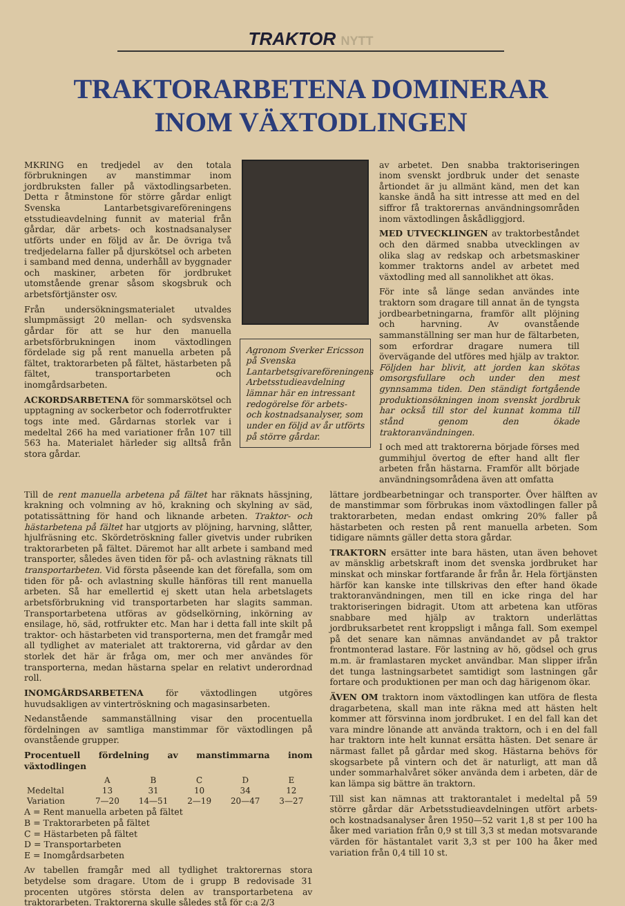TRAKTOR NYTT
TRAKTORARBETENA DOMINERAR
INOM VÄXTODLINGEN
MKRING en tredjedel av den totala förbrukningen av manstimmar inom jordbruksten faller på växtodlingsarbeten. Detta r åtminstone för större gårdar enligt Svenska Lantarbetsgivareföreningens etsstudieavdelning funnit av material från gårdar, där arbets- och kostnadsanalyser utförts under en följd av år. De övriga två tredjedelarna faller på djurskötsel och arbeten i samband med denna, underhåll av byggnader och maskiner, arbeten för jordbruket utomstående grenar såsom skogsbruk och arbetsförtjänster osv.
Från undersökningsmaterialet utvaldes slumpmässigt 20 mellan- och sydsvenska gårdar för att se hur den manuella arbetsförbrukningen inom växtodlingen fördelade sig på rent manuella arbeten på fältet, traktorarbeten på fältet, hästarbeten på fältet, transportarbeten och inomgårdsarbeten.
ACKORDSARBETENA för sommarskötsel och upptagning av sockerbetor och foderrotfrukter togs inte med. Gårdarnas storlek var i medeltal 266 ha med variationer från 107 till 563 ha. Materialet härleder sig alltså från stora gårdar.
Agronom Sverker Ericsson på Svenska Lantarbetsgivareföreningens Arbetsstudieavdelning lämnar här en intressant redogörelse för arbets- och kostnadsanalyser, som under en följd av år utförts på större gårdar.
av arbetet. Den snabba traktoriseringen inom svenskt jordbruk under det senaste årtiondet är ju allmänt känd, men det kan kanske ändå ha sitt intresse att med en del siffror få traktorernas användningsområden inom växtodlingen åskådliggjord.
MED UTVECKLINGEN av traktorbeståndet och den därmed snabba utvecklingen av olika slag av redskap och arbetsmaskiner kommer traktorns andel av arbetet med växtodling med all sannolikhet att ökas.
För inte så länge sedan användes inte traktorn som dragare till annat än de tyngsta jordbearbetningarna, framför allt plöjning och harvning. Av ovanstående sammanställning ser man hur de fältarbeten, som erfordrar dragare numera till övervägande del utföres med hjälp av traktor. Följden har blivit, att jorden kan skötas omsorgsfullare och under den mest gynnsamma tiden. Den ständigt fortgående produktionsökningen inom svenskt jordbruk har också till stor del kunnat komma till stånd genom den ökade traktoranvändningen.
I och med att traktorerna började förses med gummihjul övertog de efter hand allt fler arbeten från hästarna. Framför allt började användningsområdena även att omfatta
Till de rent manuella arbetena på fältet har räknats hässjning, krakning och volmning av hö, krakning och skylning av säd, potatissättning för hand och liknande arbeten. Traktor- och hästarbetena på fältet har utgjorts av plöjning, harvning, slåtter, hjulfräsning etc. Skördetröskning faller givetvis under rubriken traktorarbeten på fältet. Däremot har allt arbete i samband med transporter, således även tiden för på- och avlastning räknats till transportarbeten. Vid första påseende kan det förefalla, som om tiden för på- och avlastning skulle hänföras till rent manuella arbeten. Så har emellertid ej skett utan hela arbetslagets arbetsförbrukning vid transportarbeten har slagits samman. Transportarbetena utföras av gödselkörning, inkörning av ensilage, hö, säd, rotfrukter etc. Man har i detta fall inte skilt på traktor- och hästarbeten vid transporterna, men det framgår med all tydlighet av materialet att traktorerna, vid gårdar av den storlek det här är fråga om, mer och mer användes för transporterna, medan hästarna spelar en relativt underordnad roll.
INOMGÅRDSARBETENA för växtodlingen utgöres huvudsakligen av vintertröskning och magasinsarbeten.
Nedanstående sammanställning visar den procentuella fördelningen av samtliga manstimmar för växtodlingen på ovanstående grupper.
Procentuell fördelning av manstimmarna inom växtodlingen
| | A | B | C | D | E |
| --- | --- | --- | --- | --- | --- |
| Medeltal | 13 | 31 | 10 | 34 | 12 |
| Variation | 7—20 | 14—51 | 2—19 | 20—47 | 3—27 |
A = Rent manuella arbeten på fältet
B = Traktorarbeten på fältet
C = Hästarbeten på fältet
D = Transportarbeten
E = Inomgårdsarbeten
Av tabellen framgår med all tydlighet traktorernas stora betydelse som dragare. Utom de i grupp B redovisade 31 procenten utgöres största delen av transportarbetena av traktorarbeten. Traktorerna skulle således stå för c:a 2/3
lättare jordbearbetningar och transporter. Över hälften av de manstimmar som förbrukas inom växtodlingen faller på traktorarbeten, medan endast omkring 20% faller på hästarbeten och resten på rent manuella arbeten. Som tidigare nämnts gäller detta stora gårdar.
TRAKTORN ersätter inte bara hästen, utan även behovet av mänsklig arbetskraft inom det svenska jordbruket har minskat och minskar fortfarande år från år. Hela förtjänsten härför kan kanske inte tillskrivas den efter hand ökade traktoranvändningen, men till en icke ringa del har traktoriseringen bidragit. Utom att arbetena kan utföras snabbare med hjälp av traktorn underlättas jordbruksarbetet rent kroppsligt i många fall. Som exempel på det senare kan nämnas användandet av på traktor frontmonterad lastare. För lastning av hö, gödsel och grus m.m. är framlastaren mycket användbar. Man slipper ifrån det tunga lastningsarbetet samtidigt som lastningen går fortare och produktionen per man och dag härigenom ökar.
ÄVEN OM traktorn inom växtodlingen kan utföra de flesta dragarbetena, skall man inte räkna med att hästen helt kommer att försvinna inom jordbruket. I en del fall kan det vara mindre lönande att använda traktorn, och i en del fall har traktorn inte helt kunnat ersätta hästen. Det senare är närmast fallet på gårdar med skog. Hästarna behövs för skogsarbete på vintern och det är naturligt, att man då under sommarhalvåret söker använda dem i arbeten, där de kan lämpa sig bättre än traktorn.
Till sist kan nämnas att traktorantalet i medeltal på 59 större gårdar där Arbetsstudieavdelningen utfört arbets- och kostnadsanalyser åren 1950—52 varit 1,8 st per 100 ha åker med variation från 0,9 st till 3,3 st medan motsvarande värden för hästantalet varit 3,3 st per 100 ha åker med variation från 0,4 till 10 st.